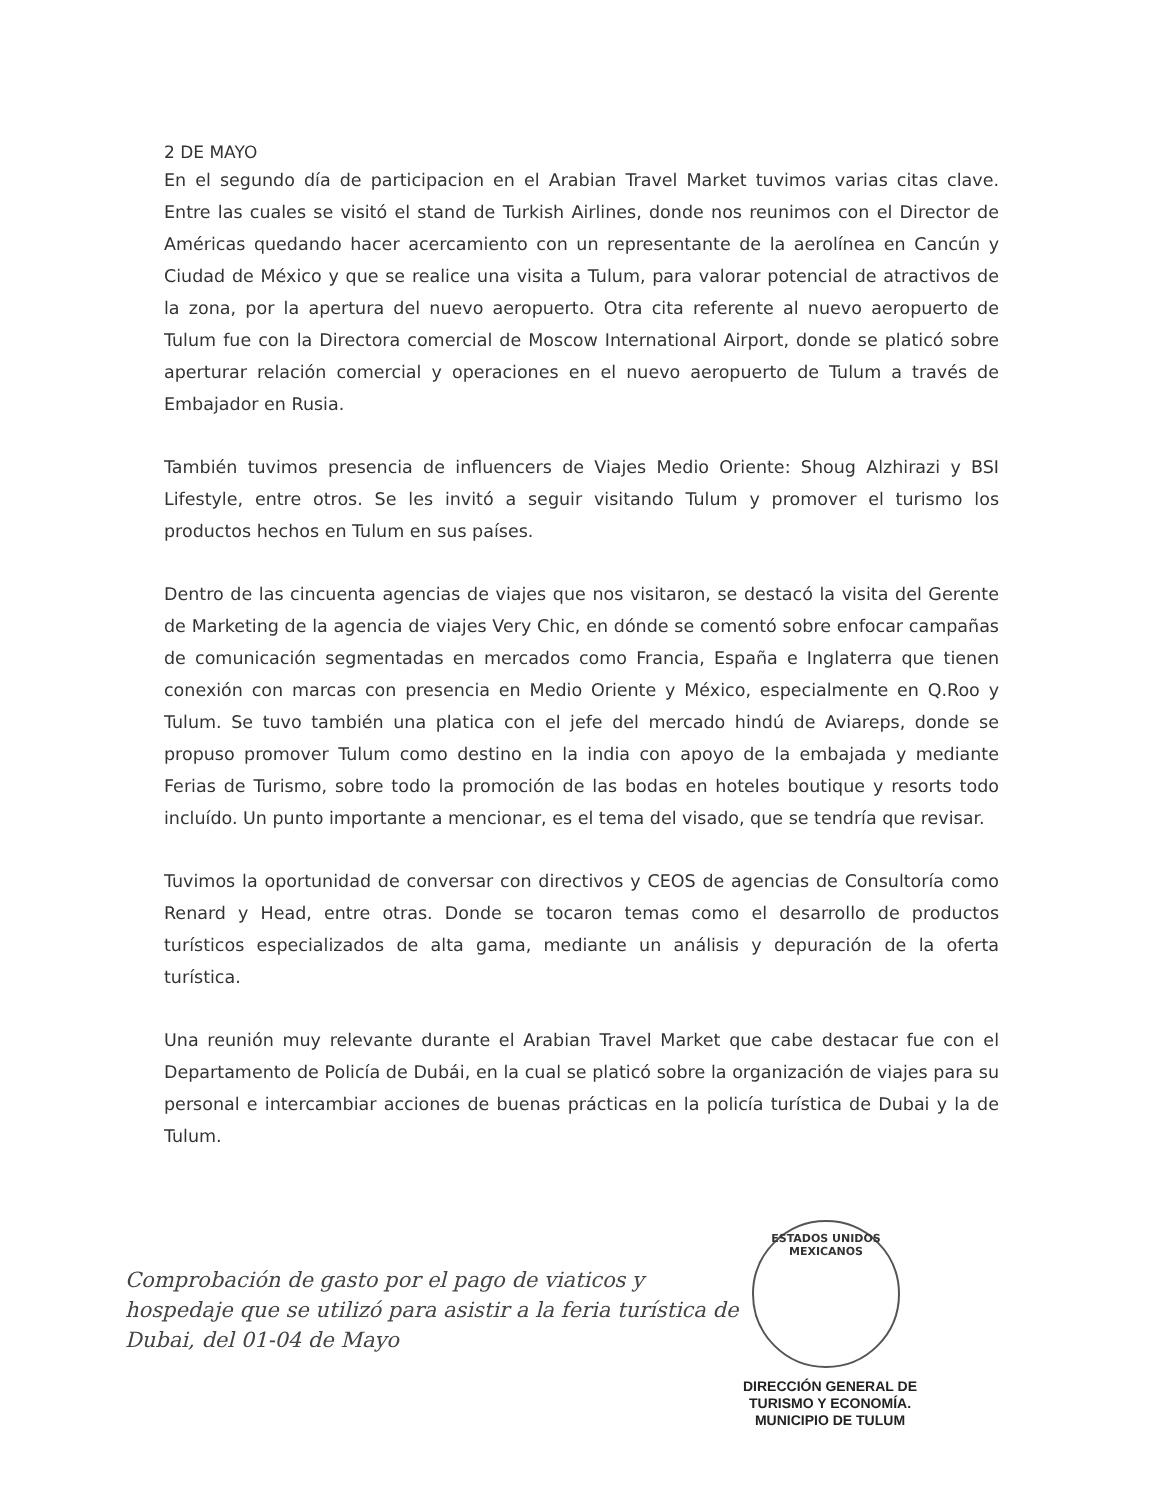2 DE MAYO
En el segundo día de participacion en el Arabian Travel Market tuvimos varias citas clave. Entre las cuales se visitó el stand de Turkish Airlines, donde nos reunimos con el Director de Américas quedando hacer acercamiento con un representante de la aerolínea en Cancún y Ciudad de México y que se realice una visita a Tulum, para valorar potencial de atractivos de la zona, por la apertura del nuevo aeropuerto. Otra cita referente al nuevo aeropuerto de Tulum fue con la Directora comercial de Moscow International Airport, donde se platicó sobre aperturar relación comercial y operaciones en el nuevo aeropuerto de Tulum a través de Embajador en Rusia.
También tuvimos presencia de influencers de Viajes Medio Oriente: Shoug Alzhirazi y BSI Lifestyle, entre otros. Se les invitó a seguir visitando Tulum y promover el turismo los productos hechos en Tulum en sus países.
Dentro de las cincuenta agencias de viajes que nos visitaron, se destacó la visita del Gerente de Marketing de la agencia de viajes Very Chic, en dónde se comentó sobre enfocar campañas de comunicación segmentadas en mercados como Francia, España e Inglaterra que tienen conexión con marcas con presencia en Medio Oriente y México, especialmente en Q.Roo y Tulum. Se tuvo también una platica con el jefe del mercado hindú de Aviareps, donde se propuso promover Tulum como destino en la india con apoyo de la embajada y mediante Ferias de Turismo, sobre todo la promoción de las bodas en hoteles boutique y resorts todo incluído. Un punto importante a mencionar, es el tema del visado, que se tendría que revisar.
Tuvimos la oportunidad de conversar con directivos y CEOS de agencias de Consultoría como Renard y Head, entre otras. Donde se tocaron temas como el desarrollo de productos turísticos especializados de alta gama, mediante un análisis y depuración de la oferta turística.
Una reunión muy relevante durante el Arabian Travel Market que cabe destacar fue con el Departamento de Policía de Dubái, en la cual se platicó sobre la organización de viajes para su personal e intercambiar acciones de buenas prácticas en la policía turística de Dubai y la de Tulum.
Comprobación de gasto por el pago de viaticos y hospedaje que se utilizó para asistir a la feria turística de Dubai, del 01-04 de Mayo
ESTADOS UNIDOS MEXICANOS
DIRECCIÓN GENERAL DE
TURISMO Y ECONOMÍA.
MUNICIPIO DE TULUM